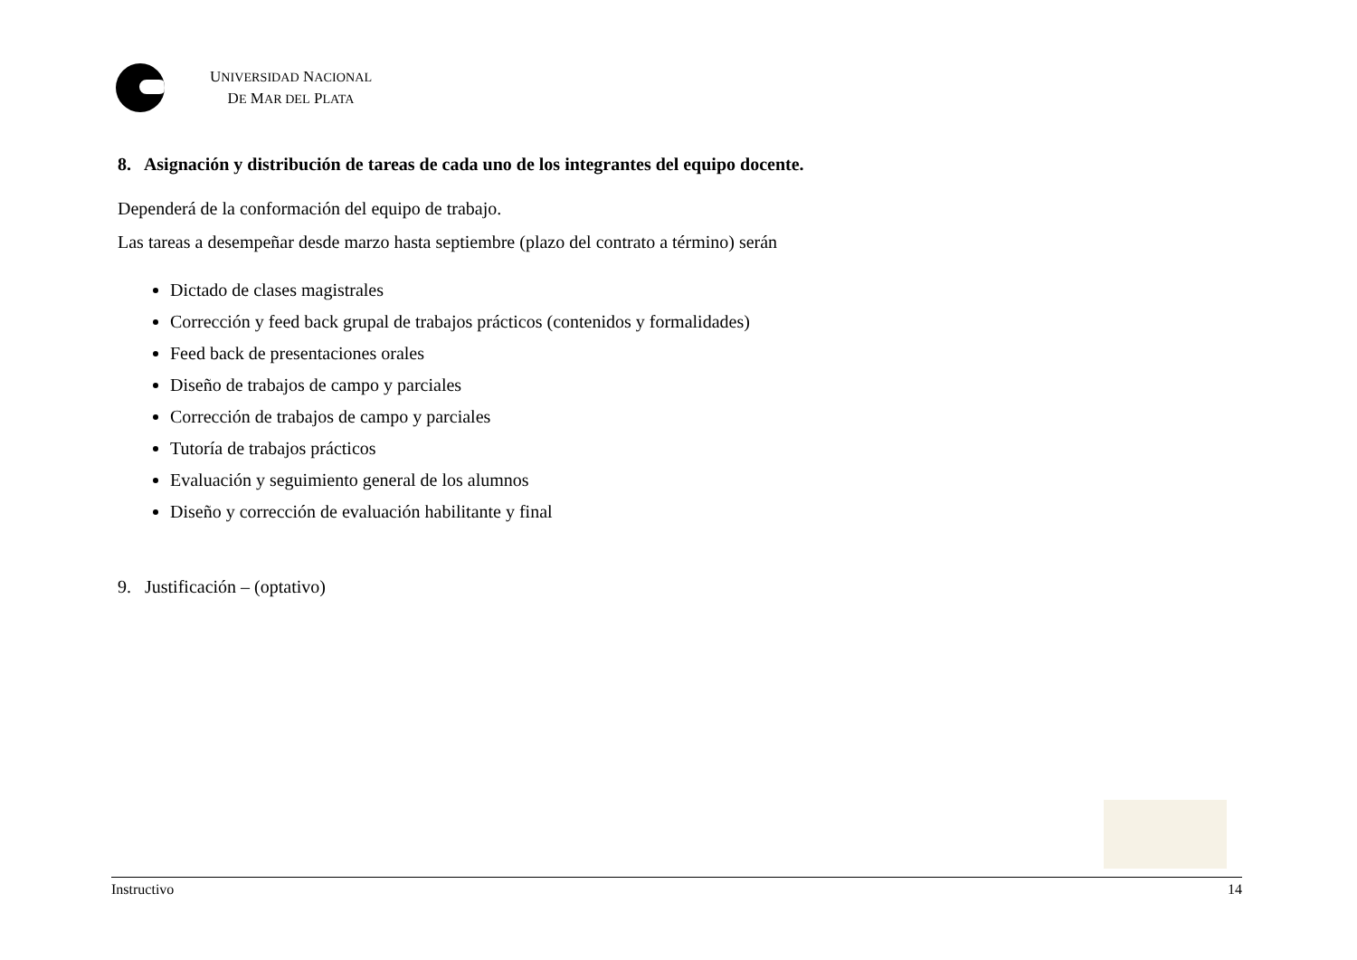UNIVERSIDAD NACIONAL
DE MAR DEL PLATA
8. Asignación y distribución de tareas de cada uno de los integrantes del equipo docente.
Dependerá de la conformación del equipo de trabajo.
Las tareas a desempeñar desde marzo hasta septiembre (plazo del contrato a término) serán
Dictado de clases magistrales
Corrección y feed back grupal de trabajos prácticos (contenidos y formalidades)
Feed back de presentaciones orales
Diseño de trabajos de campo y parciales
Corrección de trabajos de campo y parciales
Tutoría de trabajos prácticos
Evaluación y seguimiento general de los alumnos
Diseño y corrección de evaluación habilitante y final
9. Justificación – (optativo)
Instructivo 14